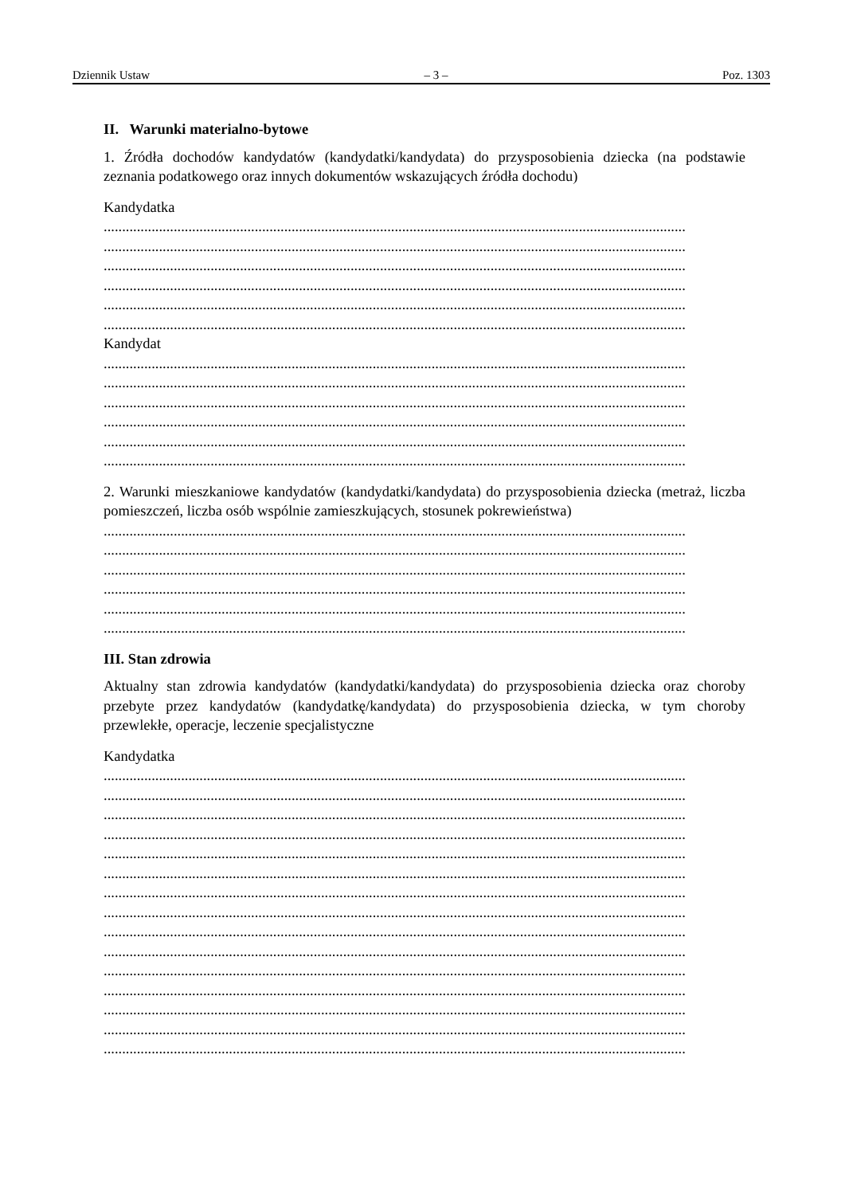Dziennik Ustaw – 3 – Poz. 1303
II. Warunki materialno-bytowe
1. Źródła dochodów kandydatów (kandydatki/kandydata) do przysposobienia dziecka (na podstawie zeznania podatkowego oraz innych dokumentów wskazujących źródła dochodu)
Kandydatka
..............................................................................................................................................................
..............................................................................................................................................................
..............................................................................................................................................................
..............................................................................................................................................................
..............................................................................................................................................................
..............................................................................................................................................................
Kandydat
..............................................................................................................................................................
..............................................................................................................................................................
..............................................................................................................................................................
..............................................................................................................................................................
..............................................................................................................................................................
..............................................................................................................................................................
2. Warunki mieszkaniowe kandydatów (kandydatki/kandydata) do przysposobienia dziecka (metraż, liczba pomieszczeń, liczba osób wspólnie zamieszkujących, stosunek pokrewieństwa)
..............................................................................................................................................................
..............................................................................................................................................................
..............................................................................................................................................................
..............................................................................................................................................................
..............................................................................................................................................................
..............................................................................................................................................................
III. Stan zdrowia
Aktualny stan zdrowia kandydatów (kandydatki/kandydata) do przysposobienia dziecka oraz choroby przebyte przez kandydatów (kandydatkę/kandydata) do przysposobienia dziecka, w tym choroby przewlekłe, operacje, leczenie specjalistyczne
Kandydatka
..............................................................................................................................................................
..............................................................................................................................................................
..............................................................................................................................................................
..............................................................................................................................................................
..............................................................................................................................................................
..............................................................................................................................................................
..............................................................................................................................................................
..............................................................................................................................................................
..............................................................................................................................................................
..............................................................................................................................................................
..............................................................................................................................................................
..............................................................................................................................................................
..............................................................................................................................................................
..............................................................................................................................................................
..............................................................................................................................................................